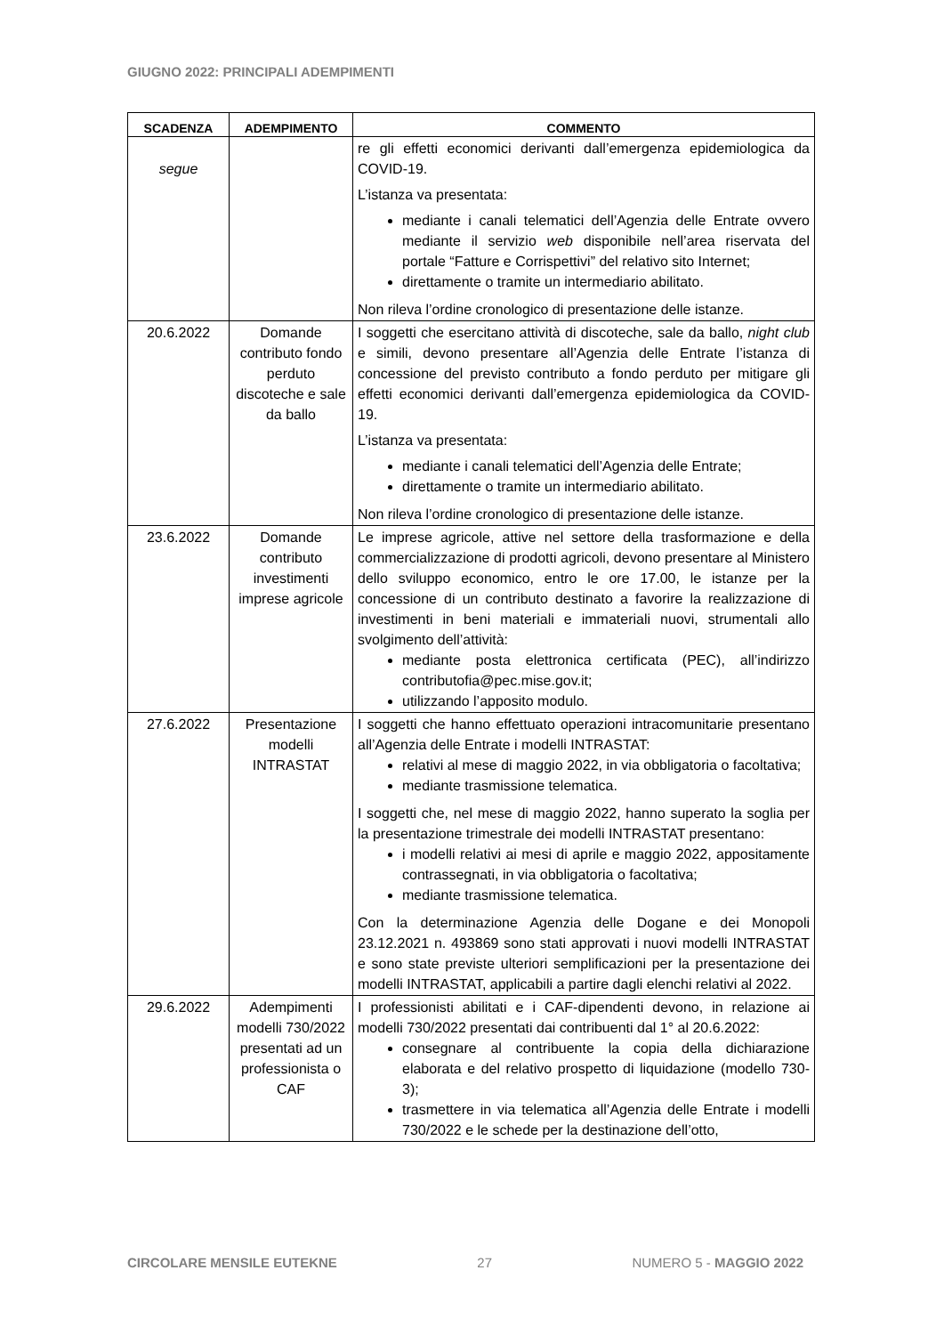GIUGNO 2022: PRINCIPALI ADEMPIMENTI
| SCADENZA | ADEMPIMENTO | COMMENTO |
| --- | --- | --- |
| segue | | re gli effetti economici derivanti dall’emergenza epidemiologica da COVID-19. L’istanza va presentata: mediante i canali telematici dell’Agenzia delle Entrate ovvero mediante il servizio web disponibile nell’area riservata del portale “Fatture e Corrispettivi” del relativo sito Internet; direttamente o tramite un intermediario abilitato. Non rileva l’ordine cronologico di presentazione delle istanze. |
| 20.6.2022 | Domande contributo fondo perduto discoteche e sale da ballo | I soggetti che esercitano attività di discoteche, sale da ballo, night club e simili, devono presentare all’Agenzia delle Entrate l’istanza di concessione del previsto contributo a fondo perduto per mitigare gli effetti economici derivanti dall’emergenza epidemiologica da COVID-19. L’istanza va presentata: mediante i canali telematici dell’Agenzia delle Entrate; direttamente o tramite un intermediario abilitato. Non rileva l’ordine cronologico di presentazione delle istanze. |
| 23.6.2022 | Domande contributo investimenti imprese agricole | Le imprese agricole, attive nel settore della trasformazione e della commercializzazione di prodotti agricoli, devono presentare al Ministero dello sviluppo economico, entro le ore 17.00, le istanze per la concessione di un contributo destinato a favorire la realizzazione di investimenti in beni materiali e immateriali nuovi, strumentali allo svolgimento dell’attività: mediante posta elettronica certificata (PEC), all’indirizzo contributofia@pec.mise.gov.it; utilizzando l’apposito modulo. |
| 27.6.2022 | Presentazione modelli INTRASTAT | I soggetti che hanno effettuato operazioni intracomunitarie presentano all’Agenzia delle Entrate i modelli INTRASTAT: relativi al mese di maggio 2022, in via obbligatoria o facoltativa; mediante trasmissione telematica. I soggetti che, nel mese di maggio 2022, hanno superato la soglia per la presentazione trimestrale dei modelli INTRASTAT presentano: i modelli relativi ai mesi di aprile e maggio 2022, appositamente contrassegnati, in via obbligatoria o facoltativa; mediante trasmissione telematica. Con la determinazione Agenzia delle Dogane e dei Monopoli 23.12.2021 n. 493869 sono stati approvati i nuovi modelli INTRASTAT e sono state previste ulteriori semplificazioni per la presentazione dei modelli INTRASTAT, applicabili a partire dagli elenchi relativi al 2022. |
| 29.6.2022 | Adempimenti modelli 730/2022 presentati ad un professionista o CAF | I professionisti abilitati e i CAF-dipendenti devono, in relazione ai modelli 730/2022 presentati dai contribuenti dal 1° al 20.6.2022: consegnare al contribuente la copia della dichiarazione elaborata e del relativo prospetto di liquidazione (modello 730-3); trasmettere in via telematica all’Agenzia delle Entrate i modelli 730/2022 e le schede per la destinazione dell’otto, |
CIRCOLARE MENSILE EUTEKNE 27 NUMERO 5 - MAGGIO 2022